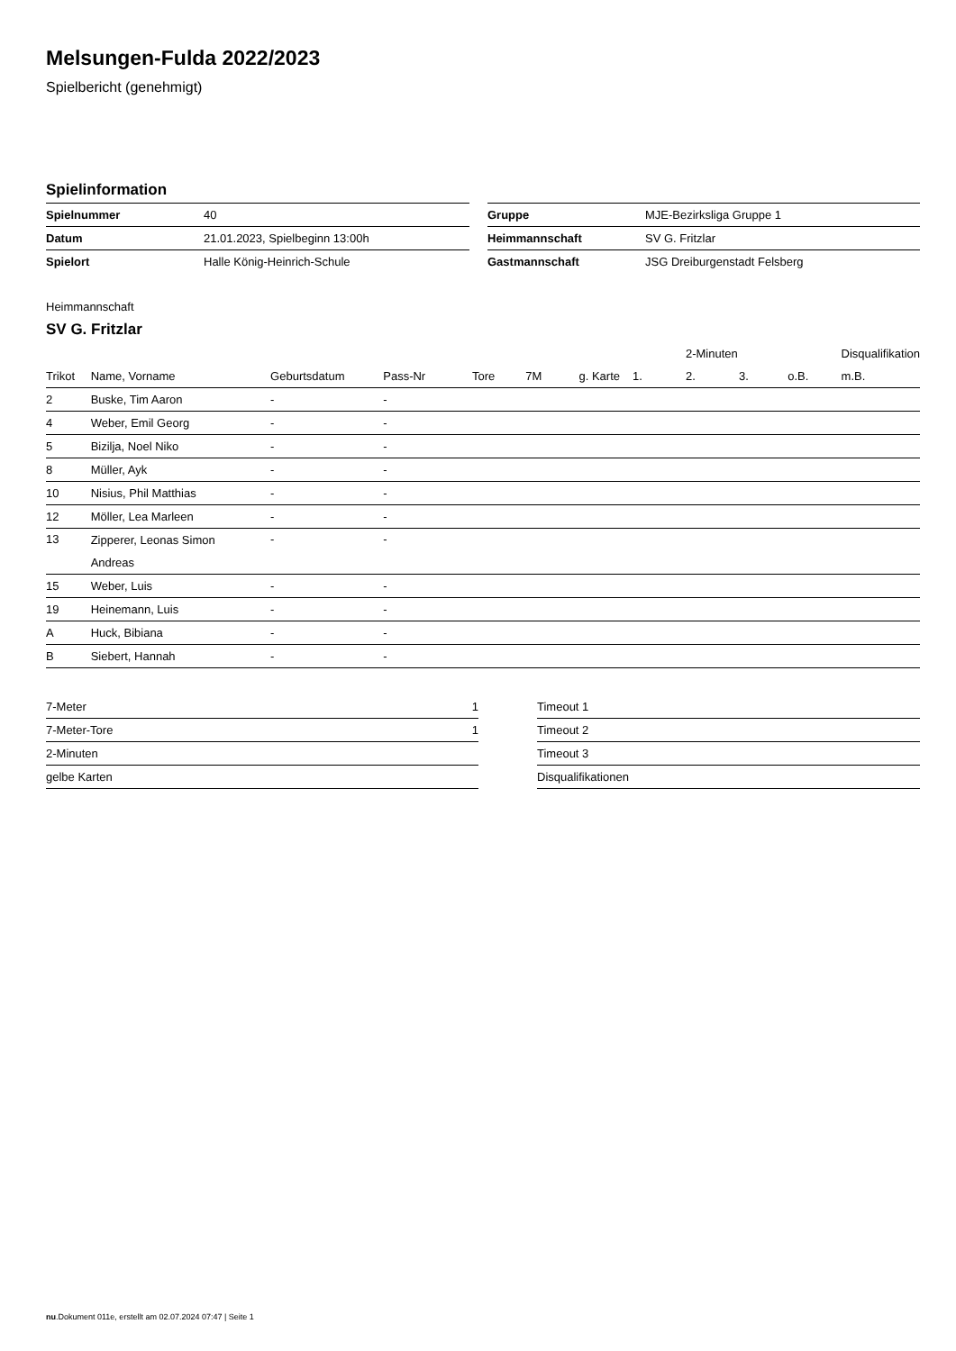Melsungen-Fulda 2022/2023
Spielbericht (genehmigt)
Spielinformation
| Spielnummer | 40 | | Gruppe | MJE-Bezirksliga Gruppe 1 |
| Datum | 21.01.2023, Spielbeginn 13:00h | | Heimmannschaft | SV G. Fritzlar |
| Spielort | Halle König-Heinrich-Schule | | Gastmannschaft | JSG Dreiburgenstadt Felsberg |
Heimmannschaft
SV G. Fritzlar
| | | | | | | | | 2-Minuten | | | Disqualifikation |
| Trikot | Name, Vorname | Geburtsdatum | Pass-Nr | Tore | 7M | g. Karte | 1. | 2. | 3. | o.B. | m.B. |
| 2 | Buske, Tim Aaron | - | - | | | | | | | | |
| 4 | Weber, Emil Georg | - | - | | | | | | | | |
| 5 | Bizilja, Noel Niko | - | - | | | | | | | | |
| 8 | Müller, Ayk | - | - | | | | | | | | |
| 10 | Nisius, Phil Matthias | - | - | | | | | | | | |
| 12 | Möller, Lea Marleen | - | - | | | | | | | | |
| 13 | Zipperer, Leonas Simon Andreas | - | - | | | | | | | | |
| 15 | Weber, Luis | - | - | | | | | | | | |
| 19 | Heinemann, Luis | - | - | | | | | | | | |
| A | Huck, Bibiana | - | - | | | | | | | | |
| B | Siebert, Hannah | - | - | | | | | | | | |
| 7-Meter | 1 |
| 7-Meter-Tore | 1 |
| 2-Minuten | |
| gelbe Karten | |
| Timeout 1 |
| Timeout 2 |
| Timeout 3 |
| Disqualifikationen |
nu.Dokument 011e, erstellt am 02.07.2024 07:47 | Seite 1